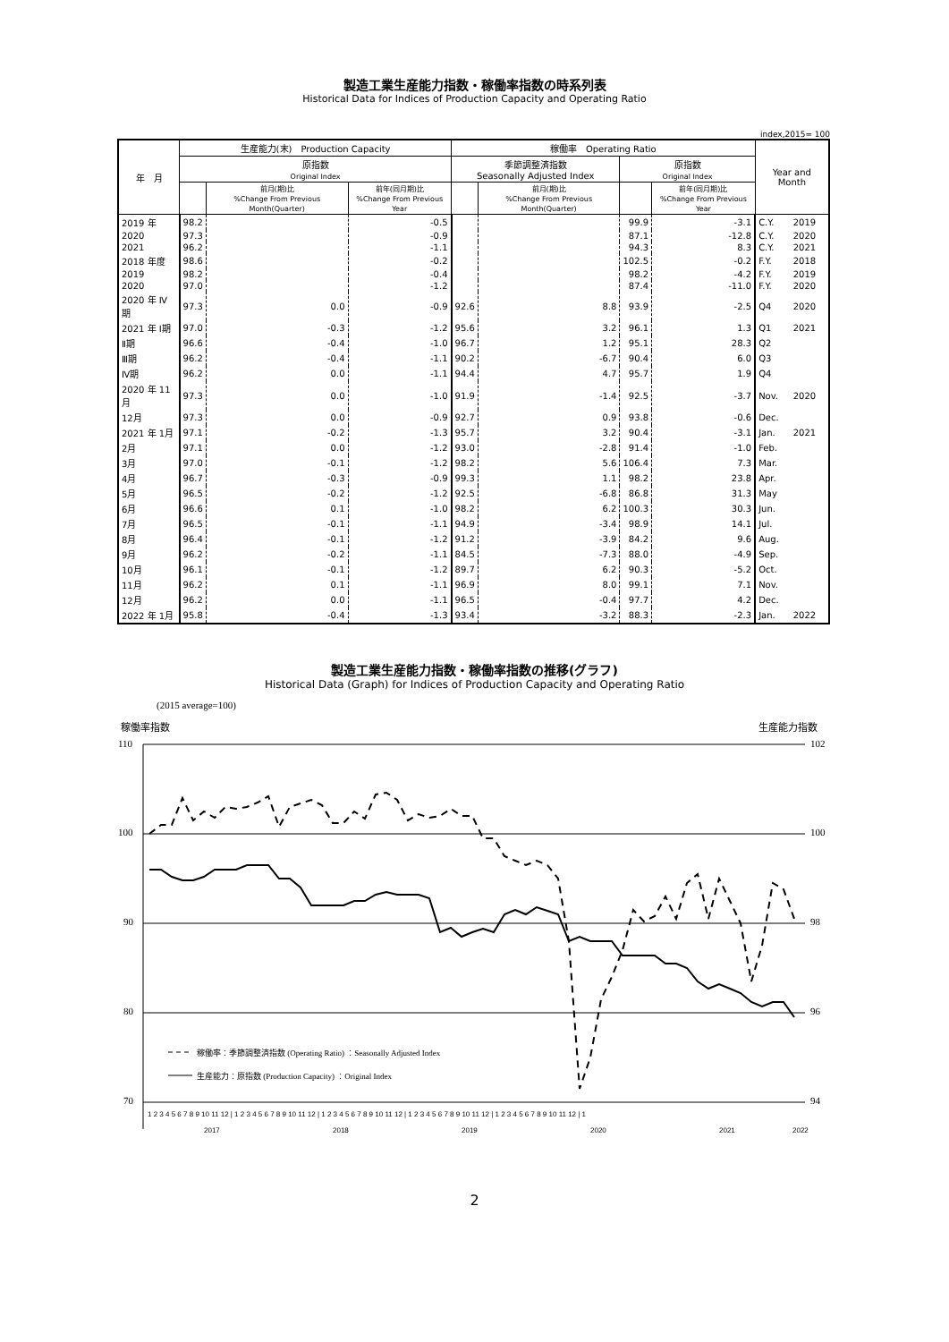製造工業生産能力指数・稼働率指数の時系列表
Historical Data for Indices of Production Capacity and Operating Ratio
index,2015= 100
| 年 月 | 生産能力(末) Production Capacity | | | 稼働率 Operating Ratio | | | | Year and Month | |
| --- | --- | --- | --- | --- | --- | --- | --- | --- | --- |
| | 原指数 Original Index | | | 季節調整済指数 Seasonally Adjusted Index | | 原指数 Original Index | | | |
| | | 前月(期)比 %Change From Previous Month(Quarter) | 前年(同月期)比 %Change From Previous Year | | 前月(期)比 %Change From Previous Month(Quarter) | | 前年(同月期)比 %Change From Previous Year | | |
| 2019 年 | 98.2 | | -0.5 | | | 99.9 | -3.1 | C.Y. | 2019 |
| 2020 | 97.3 | | -0.9 | | | 87.1 | -12.8 | C.Y. | 2020 |
| 2021 | 96.2 | | -1.1 | | | 94.3 | 8.3 | C.Y. | 2021 |
| 2018 年度 | 98.6 | | -0.2 | | | 102.5 | -0.2 | F.Y. | 2018 |
| 2019 | 98.2 | | -0.4 | | | 98.2 | -4.2 | F.Y. | 2019 |
| 2020 | 97.0 | | -1.2 | | | 87.4 | -11.0 | F.Y. | 2020 |
| 2020 年 Ⅳ期 | 97.3 | 0.0 | -0.9 | 92.6 | 8.8 | 93.9 | -2.5 | Q4 | 2020 |
| 2021 年 Ⅰ期 | 97.0 | -0.3 | -1.2 | 95.6 | 3.2 | 96.1 | 1.3 | Q1 | 2021 |
| Ⅱ期 | 96.6 | -0.4 | -1.0 | 96.7 | 1.2 | 95.1 | 28.3 | Q2 | |
| Ⅲ期 | 96.2 | -0.4 | -1.1 | 90.2 | -6.7 | 90.4 | 6.0 | Q3 | |
| Ⅳ期 | 96.2 | 0.0 | -1.1 | 94.4 | 4.7 | 95.7 | 1.9 | Q4 | |
| 2020 年 11月 | 97.3 | 0.0 | -1.0 | 91.9 | -1.4 | 92.5 | -3.7 | Nov. | 2020 |
| 12月 | 97.3 | 0.0 | -0.9 | 92.7 | 0.9 | 93.8 | -0.6 | Dec. | |
| 2021 年 1月 | 97.1 | -0.2 | -1.3 | 95.7 | 3.2 | 90.4 | -3.1 | Jan. | 2021 |
| 2月 | 97.1 | 0.0 | -1.2 | 93.0 | -2.8 | 91.4 | -1.0 | Feb. | |
| 3月 | 97.0 | -0.1 | -1.2 | 98.2 | 5.6 | 106.4 | 7.3 | Mar. | |
| 4月 | 96.7 | -0.3 | -0.9 | 99.3 | 1.1 | 98.2 | 23.8 | Apr. | |
| 5月 | 96.5 | -0.2 | -1.2 | 92.5 | -6.8 | 86.8 | 31.3 | May | |
| 6月 | 96.6 | 0.1 | -1.0 | 98.2 | 6.2 | 100.3 | 30.3 | Jun. | |
| 7月 | 96.5 | -0.1 | -1.1 | 94.9 | -3.4 | 98.9 | 14.1 | Jul. | |
| 8月 | 96.4 | -0.1 | -1.2 | 91.2 | -3.9 | 84.2 | 9.6 | Aug. | |
| 9月 | 96.2 | -0.2 | -1.1 | 84.5 | -7.3 | 88.0 | -4.9 | Sep. | |
| 10月 | 96.1 | -0.1 | -1.2 | 89.7 | 6.2 | 90.3 | -5.2 | Oct. | |
| 11月 | 96.2 | 0.1 | -1.1 | 96.9 | 8.0 | 99.1 | 7.1 | Nov. | |
| 12月 | 96.2 | 0.0 | -1.1 | 96.5 | -0.4 | 97.7 | 4.2 | Dec. | |
| 2022 年 1月 | 95.8 | -0.4 | -1.3 | 93.4 | -3.2 | 88.3 | -2.3 | Jan. | 2022 |
製造工業生産能力指数・稼働率指数の推移(グラフ)
Historical Data (Graph) for Indices of Production Capacity and Operating Ratio
(2015 average=100)
稼働率指数
生産能力指数
110
100
90
80
70
102
100
98
96
94
稼働率：季節調整済指数 (Operating Ratio) ：Seasonally Adjusted Index
生産能力：原指数 (Production Capacity) ：Original Index
1 2 3 4 5 6 7 8 9 10 11 12 | 1 2 3 4 5 6 7 8 9 10 11 12 | 1 2 3 4 5 6 7 8 9 10 11 12 | 1 2 3 4 5 6 7 8 9 10 11 12 | 1 2 3 4 5 6 7 8 9 10 11 12 | 1
2017
2018
2019
2020
2021
2022
2